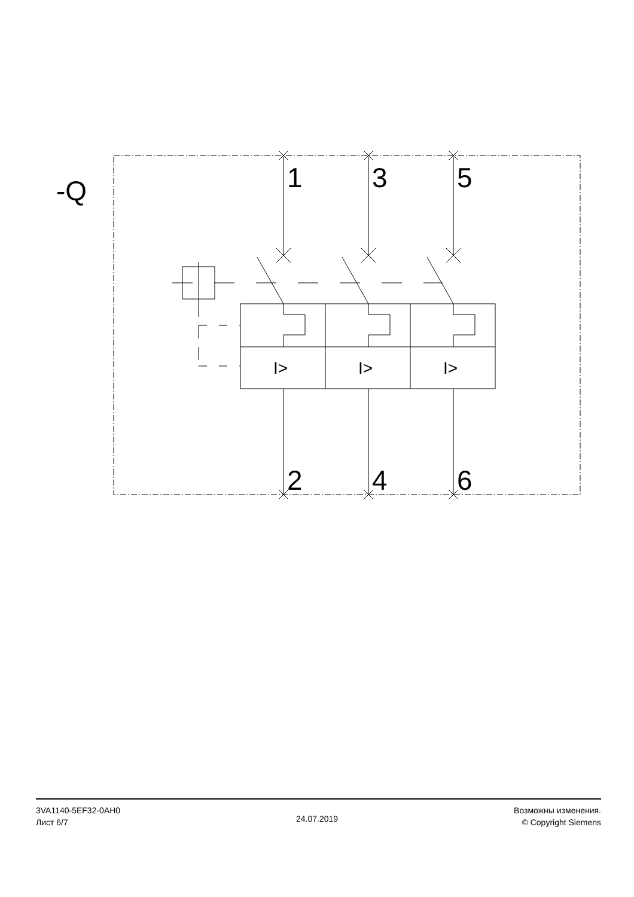-Q 1 3 5
2 4 6
I> I> I>
3VA1140-5EF32-0AH0
Лист 6/7
24.07.2019
Возможны изменения.
© Copyright Siemens